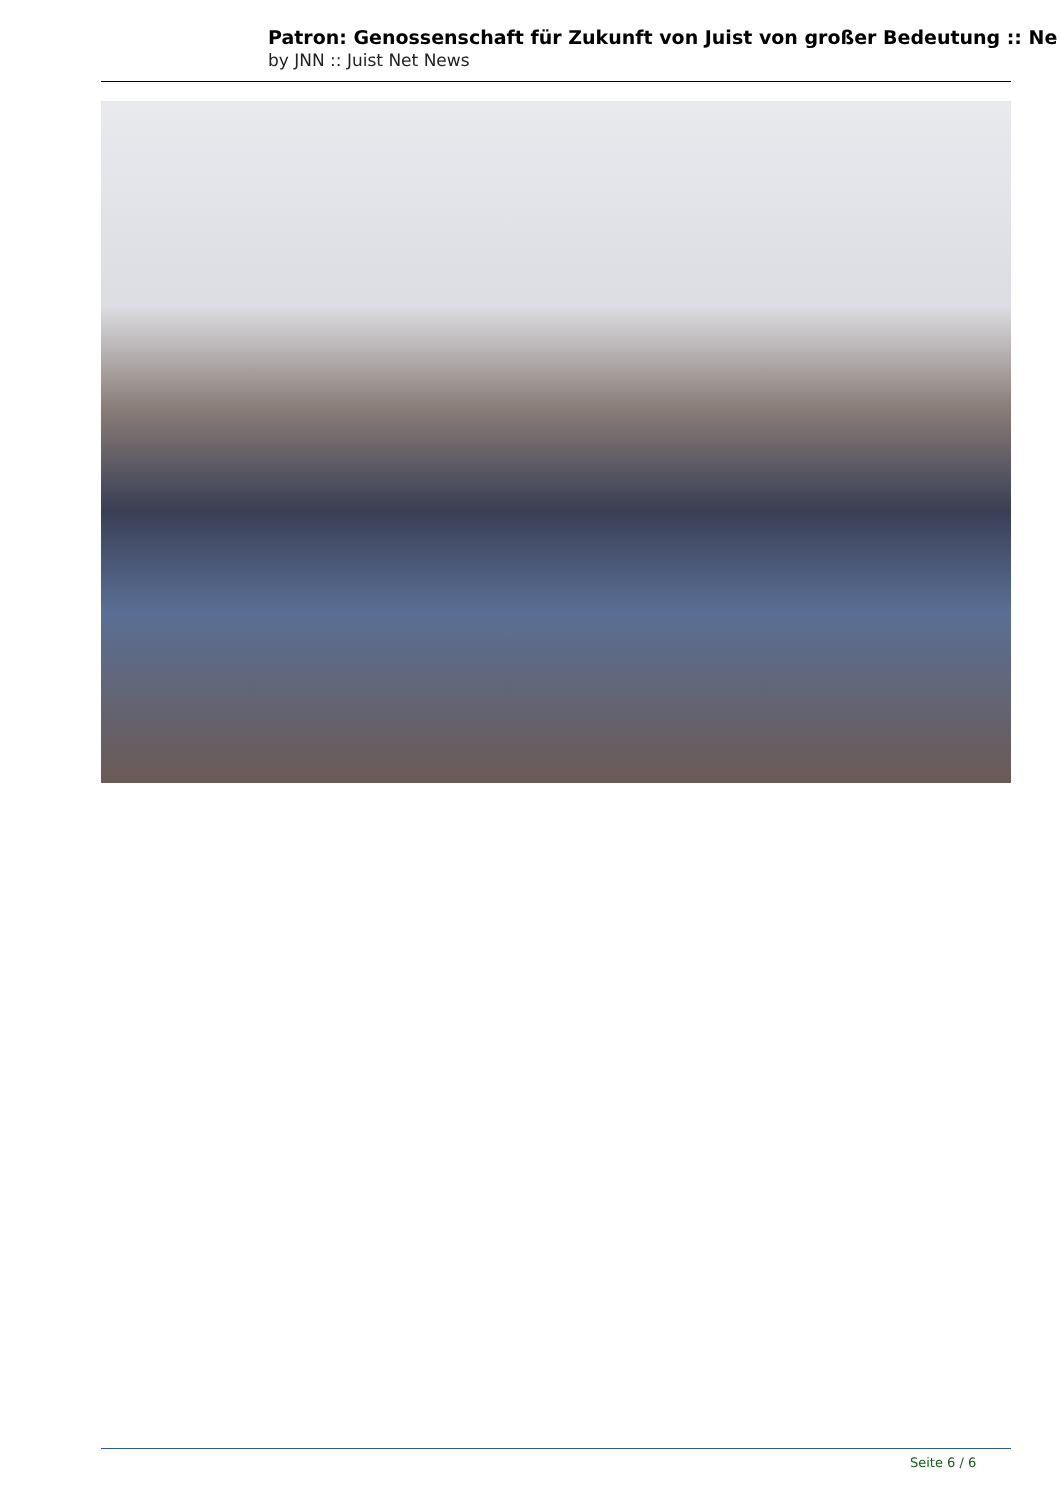Patron: Genossenschaft für Zukunft von Juist von großer Bedeutung :: Ne
by JNN :: Juist Net News
Seite 6 / 6